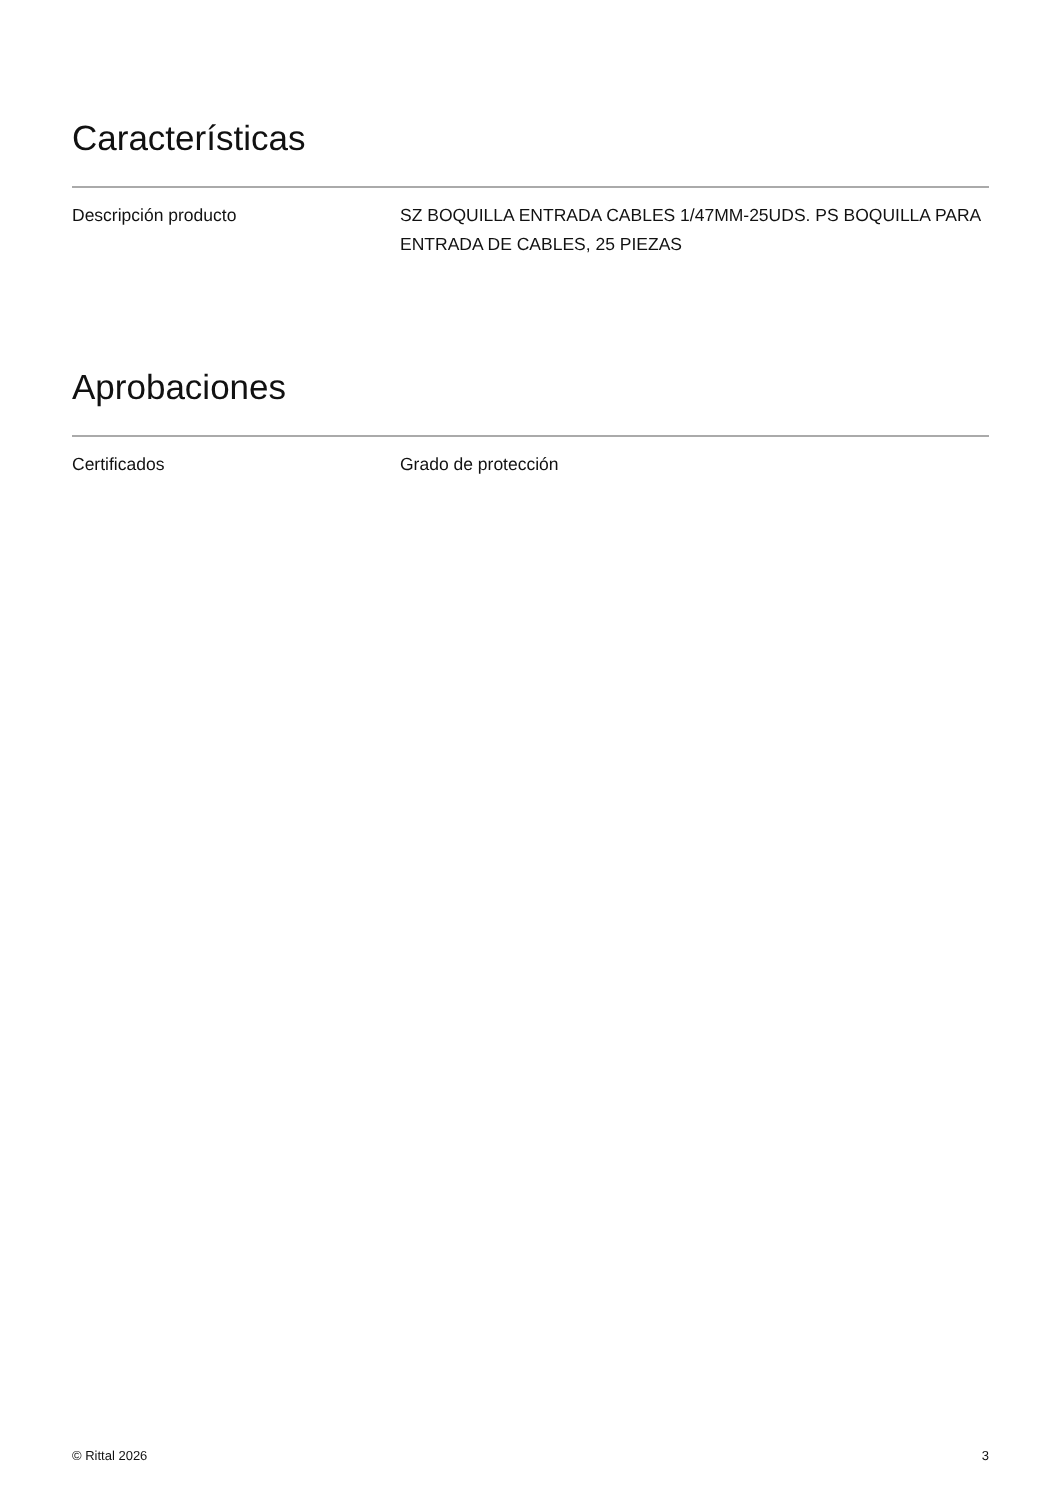Características
| Descripción producto | SZ BOQUILLA ENTRADA CABLES 1/47MM-25UDS. PS BOQUILLA PARA ENTRADA DE CABLES, 25 PIEZAS |
Aprobaciones
| Certificados | Grado de protección |
© Rittal 2026 3